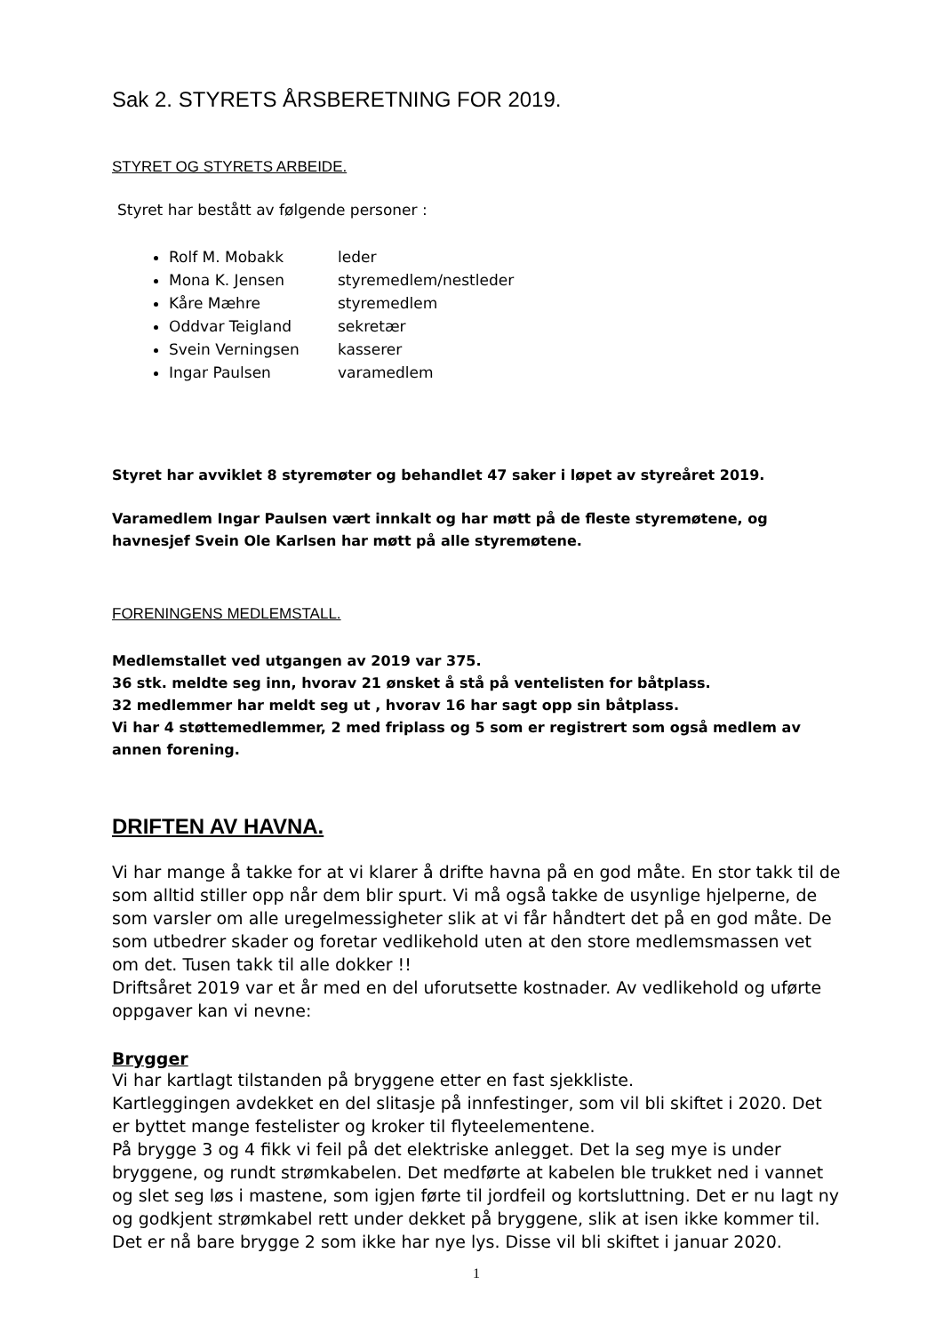Sak 2. STYRETS ÅRSBERETNING FOR 2019.
STYRET OG STYRETS ARBEIDE.
Styret har bestått av følgende personer :
Rolf M. Mobakk leder
Mona K. Jensen styremedlem/nestleder
Kåre Mæhre styremedlem
Oddvar Teigland sekretær
Svein Verningsen kasserer
Ingar Paulsen varamedlem
Styret har avviklet 8 styremøter og behandlet 47 saker i løpet av styreåret 2019.
Varamedlem Ingar Paulsen vært innkalt og har møtt på de fleste styremøtene, og havnesjef Svein Ole Karlsen har møtt på alle styremøtene.
FORENINGENS MEDLEMSTALL.
Medlemstallet ved utgangen av 2019 var 375.
36 stk. meldte seg inn, hvorav 21 ønsket å stå på ventelisten for båtplass.
32 medlemmer har meldt seg ut , hvorav 16 har sagt opp sin båtplass.
Vi har 4 støttemedlemmer, 2 med friplass og 5 som er registrert som også medlem av annen forening.
DRIFTEN AV HAVNA.
Vi har mange å takke for at vi klarer å drifte havna på en god måte. En stor takk til de som alltid stiller opp når dem blir spurt. Vi må også takke de usynlige hjelperne, de som varsler om alle uregelmessigheter slik at vi får håndtert det på en god måte. De som utbedrer skader og foretar vedlikehold uten at den store medlemsmassen vet om det. Tusen takk til alle dokker !!
Driftsåret 2019 var et år med en del uforutsette kostnader. Av vedlikehold og uførte oppgaver kan vi nevne:
Brygger
Vi har kartlagt tilstanden på bryggene etter en fast sjekkliste.
Kartleggingen avdekket en del slitasje på innfestinger, som vil bli skiftet i 2020. Det er byttet mange festelister og kroker til flyteelementene.
På brygge 3 og 4 fikk vi feil på det elektriske anlegget. Det la seg mye is under bryggene, og rundt strømkabelen. Det medførte at kabelen ble trukket ned i vannet og slet seg løs i mastene, som igjen førte til jordfeil og kortsluttning. Det er nu lagt ny og godkjent strømkabel rett under dekket på bryggene, slik at isen ikke kommer til. Det er nå bare brygge 2 som ikke har nye lys. Disse vil bli skiftet i januar 2020.
1